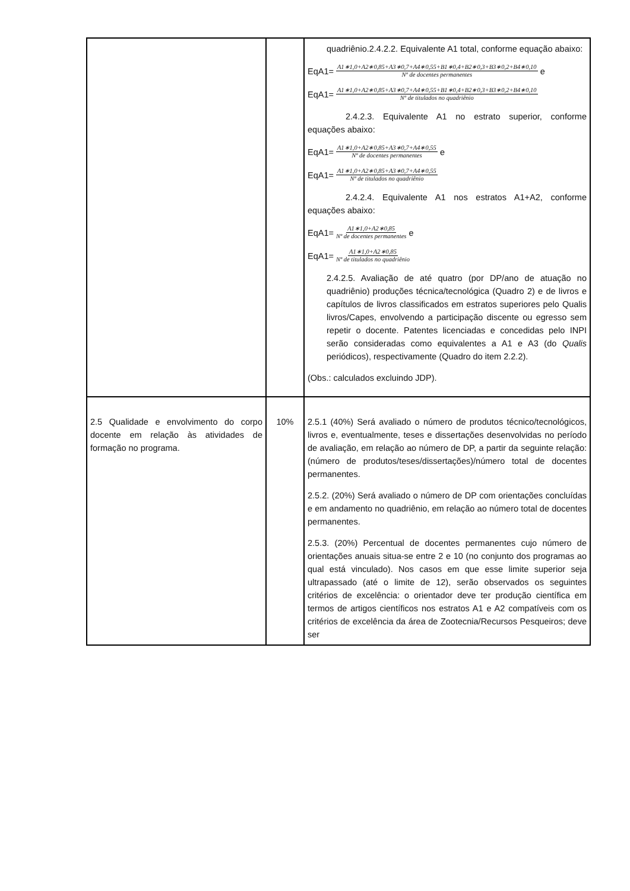| | | quadriênio.2.4.2.2. Equivalente A1 total, conforme equação abaixo: EqA1= A1∗1,0+A2∗0,85+A3∗0,7+A4∗0,55+B1∗0,4+B2∗0,3+B3∗0,2+B4∗0,10 Nº de docentes permanentes e EqA1= A1∗1,0+A2∗0,85+A3∗0,7+A4∗0,55+B1∗0,4+B2∗0,3+B3∗0,2+B4∗0,10 Nº de titulados no quadriênio 2.4.2.3. Equivalente A1 no estrato superior, conforme equações abaixo: EqA1= A1∗1,0+A2∗0,85+A3∗0,7+A4∗0,55 Nº de docentes permanentes e EqA1= A1∗1,0+A2∗0,85+A3∗0,7+A4∗0,55 Nº de titulados no quadriênio 2.4.2.4. Equivalente A1 nos estratos A1+A2, conforme equações abaixo: EqA1= A1∗1,0+A2∗0,85 Nº de docentes permanentes e EqA1= A1∗1,0+A2∗0,85 Nº de titulados no quadriênio 2.4.2.5. Avaliação de até quatro (por DP/ano de atuação no quadriênio) produções técnica/tecnológica (Quadro 2) e de livros e capítulos de livros classificados em estratos superiores pelo Qualis livros/Capes, envolvendo a participação discente ou egresso sem repetir o docente. Patentes licenciadas e concedidas pelo INPI serão consideradas como equivalentes a A1 e A3 (do Qualis periódicos), respectivamente (Quadro do item 2.2.2). (Obs.: calculados excluindo JDP). |
| 2.5 Qualidade e envolvimento do corpo docente em relação às atividades de formação no programa. | 10% | 2.5.1 (40%) Será avaliado o número de produtos técnico/tecnológicos, livros e, eventualmente, teses e dissertações desenvolvidas no período de avaliação, em relação ao número de DP, a partir da seguinte relação: (número de produtos/teses/dissertações)/número total de docentes permanentes. 2.5.2. (20%) Será avaliado o número de DP com orientações concluídas e em andamento no quadriênio, em relação ao número total de docentes permanentes. 2.5.3. (20%) Percentual de docentes permanentes cujo número de orientações anuais situa-se entre 2 e 10 (no conjunto dos programas ao qual está vinculado). Nos casos em que esse limite superior seja ultrapassado (até o limite de 12), serão observados os seguintes critérios de excelência: o orientador deve ter produção científica em termos de artigos científicos nos estratos A1 e A2 compatíveis com os critérios de excelência da área de Zootecnia/Recursos Pesqueiros; deve ser |